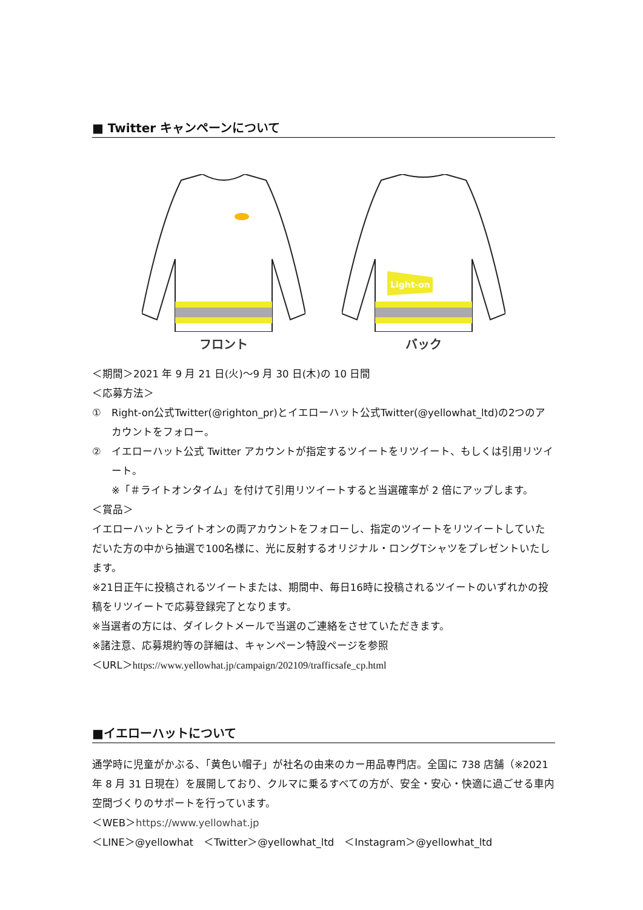■ Twitter キャンペーンについて
フロント
Light-on
バック
＜期間＞2021 年 9 月 21 日(火)～9 月 30 日(木)の 10 日間
＜応募方法＞
① Right-on公式Twitter(@righton_pr)とイエローハット公式Twitter(@yellowhat_ltd)の2つのアカウントをフォロー。
② イエローハット公式 Twitter アカウントが指定するツイートをリツイート、もしくは引用リツイート。
※「＃ライトオンタイム」を付けて引用リツイートすると当選確率が 2 倍にアップします。
＜賞品＞
イエローハットとライトオンの両アカウントをフォローし、指定のツイートをリツイートしていただいた方の中から抽選で100名様に、光に反射するオリジナル・ロングTシャツをプレゼントいたします。
※21日正午に投稿されるツイートまたは、期間中、毎日16時に投稿されるツイートのいずれかの投稿をリツイートで応募登録完了となります。
※当選者の方には、ダイレクトメールで当選のご連絡をさせていただきます。
※諸注意、応募規約等の詳細は、キャンペーン特設ページを参照
＜URL＞https://www.yellowhat.jp/campaign/202109/trafficsafe_cp.html
■イエローハットについて
通学時に児童がかぶる、「黄色い帽子」が社名の由来のカー用品専門店。全国に 738 店舗（※2021 年 8 月 31 日現在）を展開しており、クルマに乗るすべての方が、安全・安心・快適に過ごせる車内空間づくりのサポートを行っています。
＜WEB＞https://www.yellowhat.jp
＜LINE＞@yellowhat　＜Twitter＞@yellowhat_ltd　＜Instagram＞@yellowhat_ltd